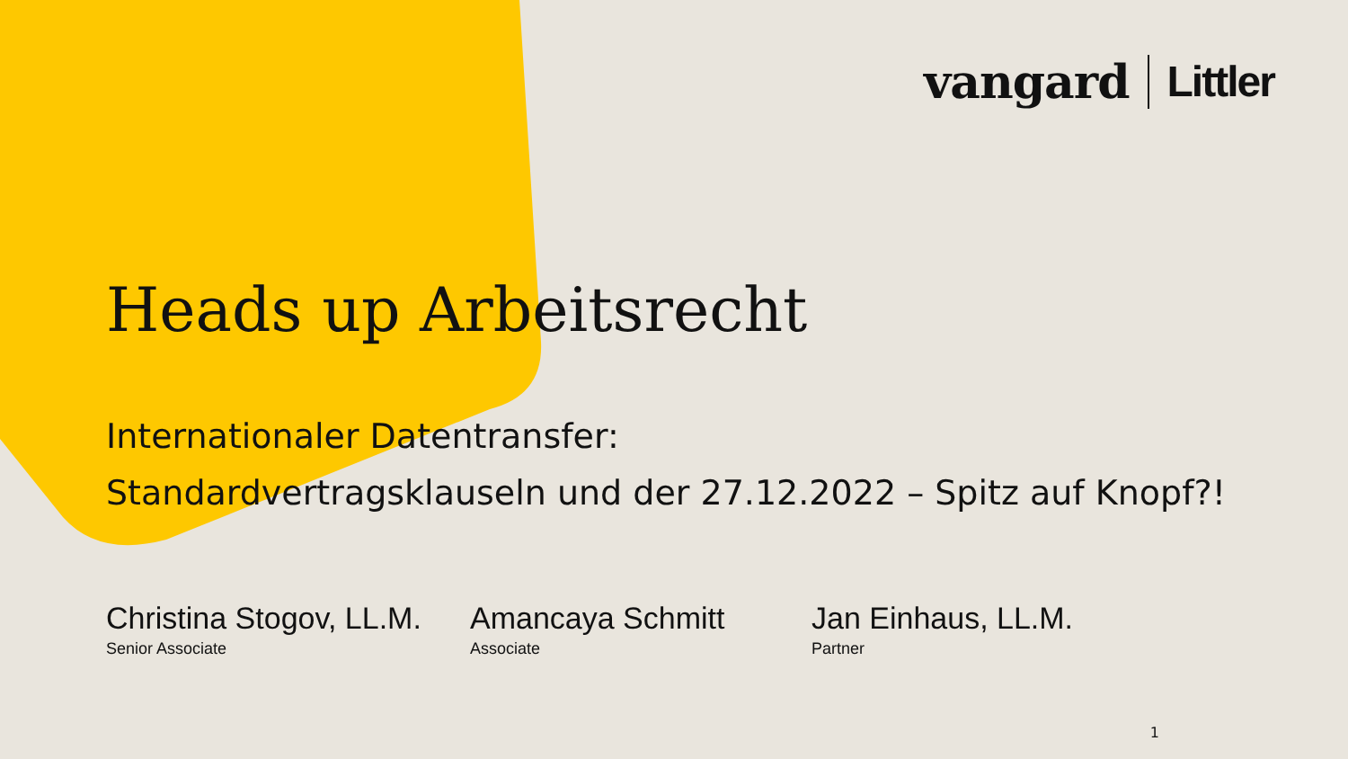vangard Littler
Heads up Arbeitsrecht
Internationaler Datentransfer:
Standardvertragsklauseln und der 27.12.2022 – Spitz auf Knopf?!
Christina Stogov, LL.M.
Senior Associate
Amancaya Schmitt
Associate
Jan Einhaus, LL.M.
Partner
1